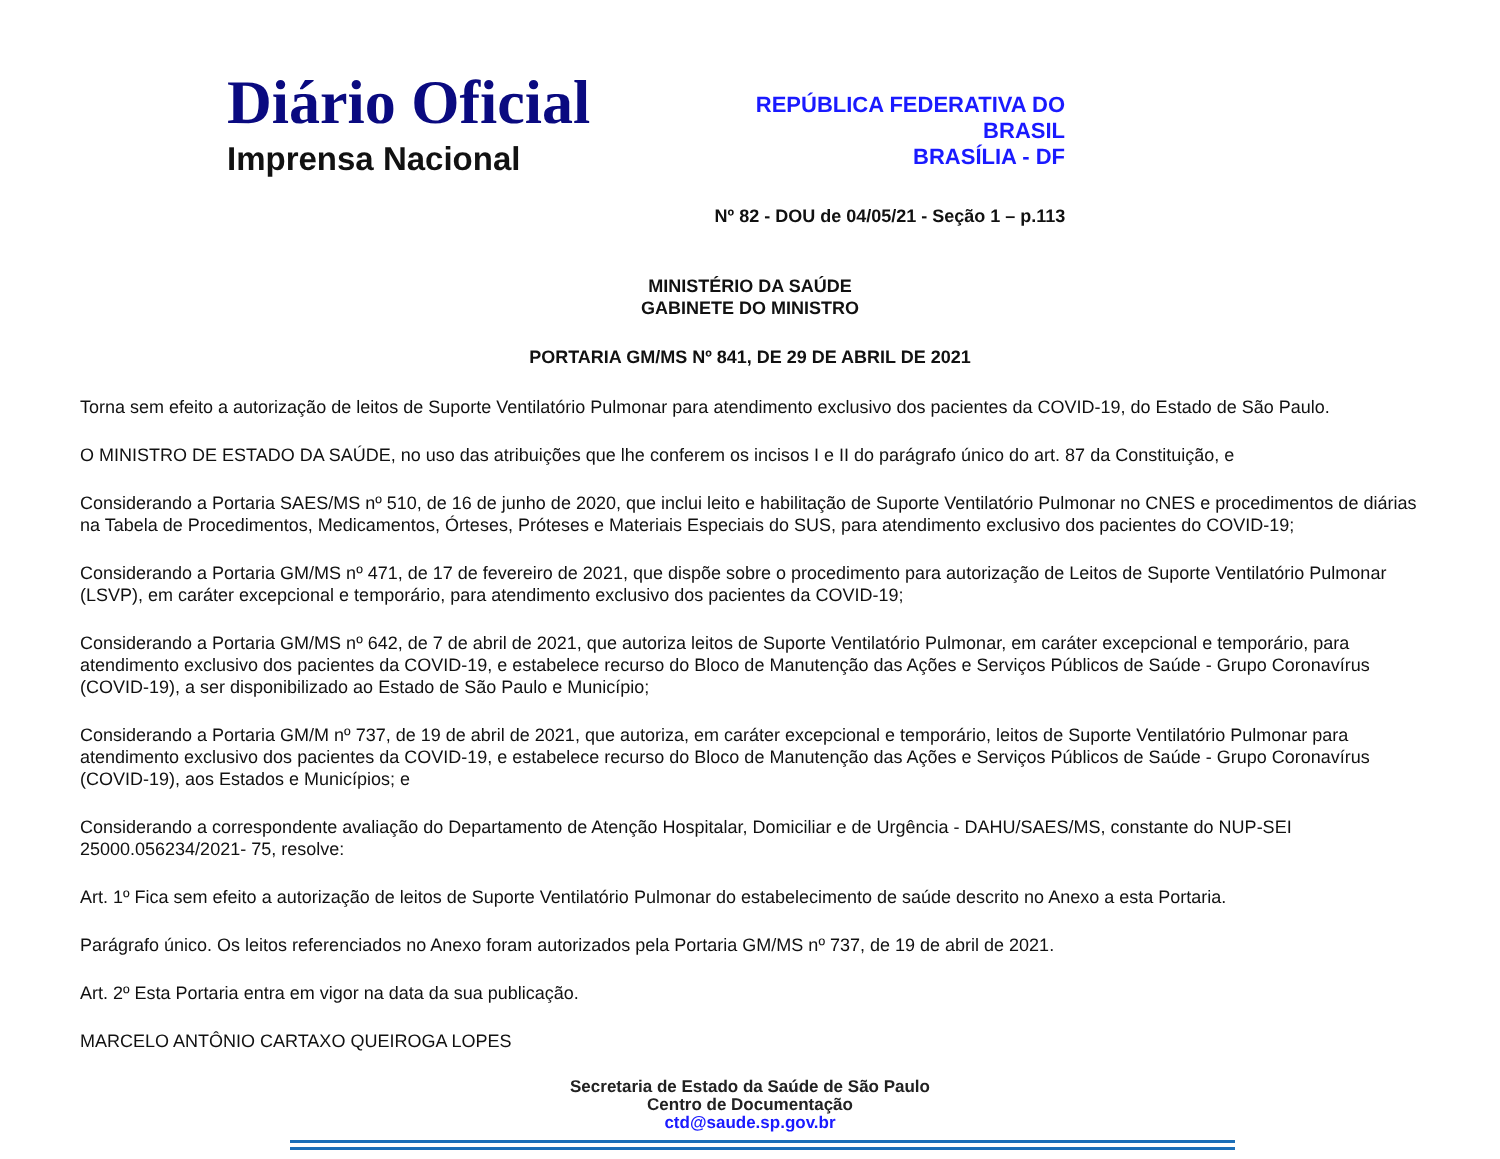Diário Oficial
Imprensa Nacional
REPÚBLICA FEDERATIVA DO
BRASIL
BRASÍLIA - DF
Nº 82 - DOU de 04/05/21 - Seção 1 – p.113
MINISTÉRIO DA SAÚDE
GABINETE DO MINISTRO
PORTARIA GM/MS Nº 841, DE 29 DE ABRIL DE 2021
Torna sem efeito a autorização de leitos de Suporte Ventilatório Pulmonar para atendimento exclusivo dos pacientes da COVID-19, do Estado de São Paulo.
O MINISTRO DE ESTADO DA SAÚDE, no uso das atribuições que lhe conferem os incisos I e II do parágrafo único do art. 87 da Constituição, e
Considerando a Portaria SAES/MS nº 510, de 16 de junho de 2020, que inclui leito e habilitação de Suporte Ventilatório Pulmonar no CNES e procedimentos de diárias na Tabela de Procedimentos, Medicamentos, Órteses, Próteses e Materiais Especiais do SUS, para atendimento exclusivo dos pacientes do COVID-19;
Considerando a Portaria GM/MS nº 471, de 17 de fevereiro de 2021, que dispõe sobre o procedimento para autorização de Leitos de Suporte Ventilatório Pulmonar (LSVP), em caráter excepcional e temporário, para atendimento exclusivo dos pacientes da COVID-19;
Considerando a Portaria GM/MS nº 642, de 7 de abril de 2021, que autoriza leitos de Suporte Ventilatório Pulmonar, em caráter excepcional e temporário, para atendimento exclusivo dos pacientes da COVID-19, e estabelece recurso do Bloco de Manutenção das Ações e Serviços Públicos de Saúde - Grupo Coronavírus (COVID-19), a ser disponibilizado ao Estado de São Paulo e Município;
Considerando a Portaria GM/M nº 737, de 19 de abril de 2021, que autoriza, em caráter excepcional e temporário, leitos de Suporte Ventilatório Pulmonar para atendimento exclusivo dos pacientes da COVID-19, e estabelece recurso do Bloco de Manutenção das Ações e Serviços Públicos de Saúde - Grupo Coronavírus (COVID-19), aos Estados e Municípios; e
Considerando a correspondente avaliação do Departamento de Atenção Hospitalar, Domiciliar e de Urgência - DAHU/SAES/MS, constante do NUP-SEI 25000.056234/2021- 75, resolve:
Art. 1º Fica sem efeito a autorização de leitos de Suporte Ventilatório Pulmonar do estabelecimento de saúde descrito no Anexo a esta Portaria.
Parágrafo único. Os leitos referenciados no Anexo foram autorizados pela Portaria GM/MS nº 737, de 19 de abril de 2021.
Art. 2º Esta Portaria entra em vigor na data da sua publicação.
MARCELO ANTÔNIO CARTAXO QUEIROGA LOPES
Secretaria de Estado da Saúde de São Paulo
Centro de Documentação
ctd@saude.sp.gov.br